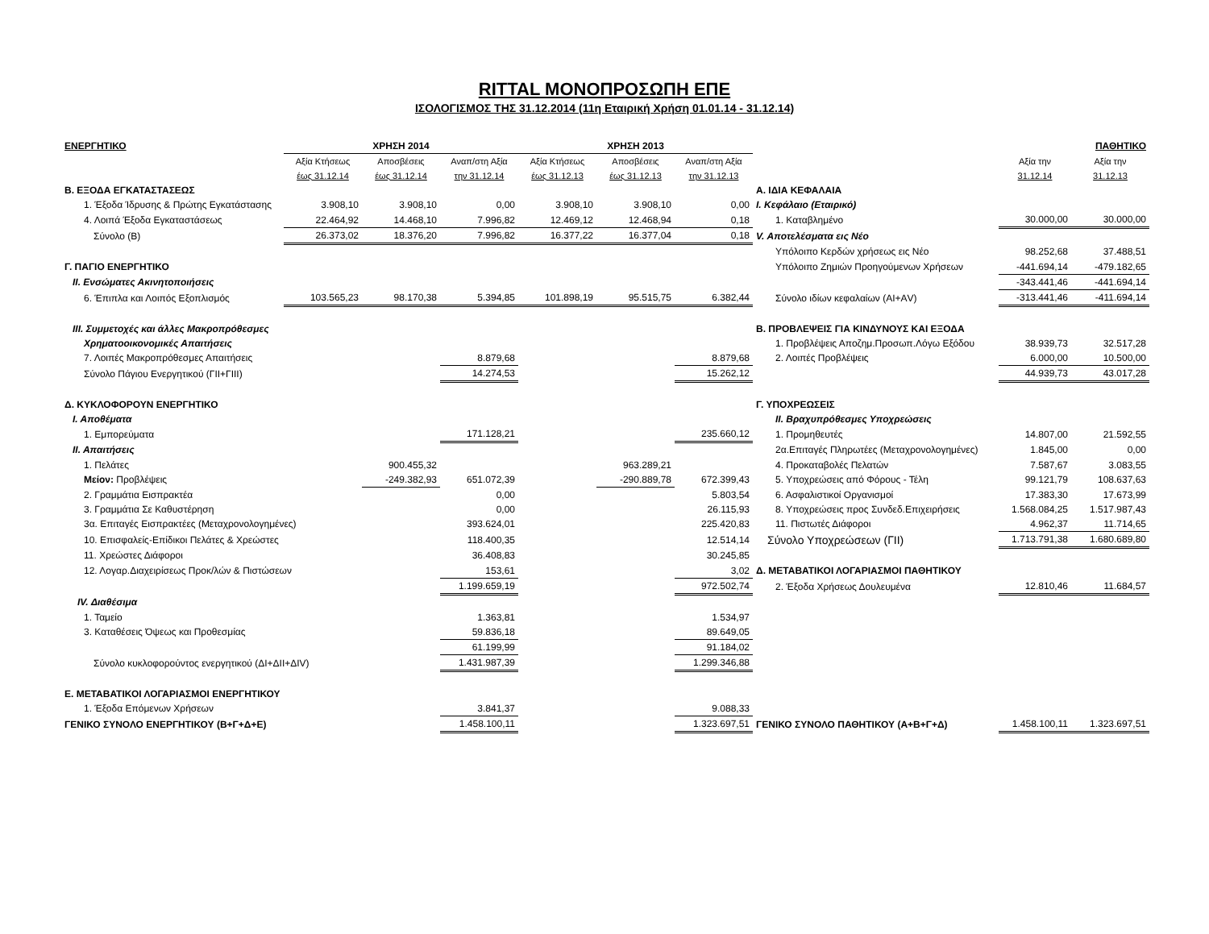RITTAL ΜΟΝΟΠΡΟΣΩΠΗ ΕΠΕ
ΙΣΟΛΟΓΙΣΜΟΣ ΤΗΣ 31.12.2014 (11η Εταιρική Χρήση 01.01.14 - 31.12.14)
| ΕΝΕΡΓΗΤΙΚΟ | ΧΡΗΣΗ 2014 | | | ΧΡΗΣΗ 2013 | | | | | ΠΑΘΗΤΙΚΟ |
| | Αξία Κτήσεως | Αποσβέσεις | Αναπ/στη Αξία | Αξία Κτήσεως | Αποσβέσεις | Αναπ/στη Αξία | | Αξία την | Αξία την |
| | έως 31.12.14 | έως 31.12.14 | την 31.12.14 | έως 31.12.13 | έως 31.12.13 | την 31.12.13 | | 31.12.14 | 31.12.13 |
| Β. ΕΞΟΔΑ ΕΓΚΑΤΑΣΤΑΣΕΩΣ | | | | | | | Α. ΙΔΙΑ ΚΕΦΑΛΑΙΑ | | |
| 1. Έξοδα Ίδρυσης & Πρώτης Εγκατάστασης | 3.908,10 | 3.908,10 | 0,00 | 3.908,10 | 3.908,10 | 0,00 | Ι. Κεφάλαιο (Εταιρικό) | | |
| 4. Λοιπά Έξοδα Εγκαταστάσεως | 22.464,92 | 14.468,10 | 7.996,82 | 12.469,12 | 12.468,94 | 0,18 | 1. Καταβλημένο | 30.000,00 | 30.000,00 |
| Σύνολο (Β) | 26.373,02 | 18.376,20 | 7.996,82 | 16.377,22 | 16.377,04 | 0,18 | V. Αποτελέσματα εις Νέο | | |
| | | | | | | | Υπόλοιπο Κερδών χρήσεως εις Νέο | 98.252,68 | 37.488,51 |
| Γ. ΠΑΓΙΟ ΕΝΕΡΓΗΤΙΚΟ | | | | | | | Υπόλοιπο Ζημιών Προηγούμενων Χρήσεων | -441.694,14 | -479.182,65 |
| ΙΙ. Ενσώματες Ακινητοποιήσεις | | | | | | | | -343.441,46 | -441.694,14 |
| 6. Έπιπλα και Λοιπός Εξοπλισμός | 103.565,23 | 98.170,38 | 5.394,85 | 101.898,19 | 95.515,75 | 6.382,44 | Σύνολο ιδίων κεφαλαίων (ΑΙ+ΑV) | -313.441,46 | -411.694,14 |
| ΙΙΙ. Συμμετοχές και άλλες Μακροπρόθεσμες | | | | | | | Β. ΠΡΟΒΛΕΨΕΙΣ ΓΙΑ ΚΙΝΔΥΝΟΥΣ ΚΑΙ ΕΞΟΔΑ | | |
| Χρηματοοικονομικές Απαιτήσεις | | | | | | | 1. Προβλέψεις Αποζημ.Προσωπ.Λόγω Εξόδου | 38.939,73 | 32.517,28 |
| 7. Λοιπές Μακροπρόθεσμες Απαιτήσεις | | | 8.879,68 | | | 8.879,68 | 2. Λοιπές Προβλέψεις | 6.000,00 | 10.500,00 |
| Σύνολο Πάγιου Ενεργητικού (ΓΙΙ+ΓΙΙΙ) | | | 14.274,53 | | | 15.262,12 | | 44.939,73 | 43.017,28 |
| Δ. ΚΥΚΛΟΦΟΡΟΥΝ ΕΝΕΡΓΗΤΙΚΟ | | | | | | | Γ. ΥΠΟΧΡΕΩΣΕΙΣ | | |
| Ι. Αποθέματα | | | | | | | ΙΙ. Βραχυπρόθεσμες Υποχρεώσεις | | |
| 1. Εμπορεύματα | | | 171.128,21 | | | 235.660,12 | 1. Προμηθευτές | 14.807,00 | 21.592,55 |
| ΙΙ. Απαιτήσεις | | | | | | | 2α.Επιταγές Πληρωτέες (Μεταχρονολογημένες) | 1.845,00 | 0,00 |
| 1. Πελάτες | | 900.455,32 | | | 963.289,21 | | 4. Προκαταβολές Πελατών | 7.587,67 | 3.083,55 |
| Μείον: Προβλέψεις | | -249.382,93 | 651.072,39 | | -290.889,78 | 672.399,43 | 5. Υποχρεώσεις από Φόρους - Τέλη | 99.121,79 | 108.637,63 |
| 2. Γραμμάτια Εισπρακτέα | | | 0,00 | | | 5.803,54 | 6. Ασφαλιστικοί Οργανισμοί | 17.383,30 | 17.673,99 |
| 3. Γραμμάτια Σε Καθυστέρηση | | | 0,00 | | | 26.115,93 | 8. Υποχρεώσεις προς Συνδεδ.Επιχειρήσεις | 1.568.084,25 | 1.517.987,43 |
| 3α. Επιταγές Εισπρακτέες (Μεταχρονολογημένες) | | | 393.624,01 | | | 225.420,83 | 11. Πιστωτές Διάφοροι | 4.962,37 | 11.714,65 |
| 10. Επισφαλείς-Επίδικοι Πελάτες & Χρεώστες | | | 118.400,35 | | | 12.514,14 | Σύνολο Υποχρεώσεων (ΓΙΙ) | 1.713.791,38 | 1.680.689,80 |
| 11. Χρεώστες Διάφοροι | | | 36.408,83 | | | 30.245,85 | | | |
| 12. Λογαρ.Διαχειρίσεως Προκ/λών & Πιστώσεων | | | 153,61 | | | 3,02 | Δ. ΜΕΤΑΒΑΤΙΚΟΙ ΛΟΓΑΡΙΑΣΜΟΙ ΠΑΘΗΤΙΚΟΥ | | |
| | | | 1.199.659,19 | | | 972.502,74 | 2. Έξοδα Χρήσεως Δουλευμένα | 12.810,46 | 11.684,57 |
| IV. Διαθέσιμα | | | | | | | | | |
| 1. Ταμείο | | | 1.363,81 | | | 1.534,97 | | | |
| 3. Καταθέσεις Όψεως και Προθεσμίας | | | 59.836,18 | | | 89.649,05 | | | |
| | | | 61.199,99 | | | 91.184,02 | | | |
| Σύνολο κυκλοφορούντος ενεργητικού (ΔΙ+ΔΙΙ+ΔΙV) | | | 1.431.987,39 | | | 1.299.346,88 | | | |
| Ε. ΜΕΤΑΒΑΤΙΚΟΙ ΛΟΓΑΡΙΑΣΜΟΙ ΕΝΕΡΓΗΤΙΚΟΥ | | | | | | | | | |
| 1. Έξοδα Επόμενων Χρήσεων | | | 3.841,37 | | | 9.088,33 | | | |
| ΓΕΝΙΚΟ ΣΥΝΟΛΟ ΕΝΕΡΓΗΤΙΚΟΥ (Β+Γ+Δ+Ε) | | | 1.458.100,11 | | | 1.323.697,51 | ΓΕΝΙΚΟ ΣΥΝΟΛΟ ΠΑΘΗΤΙΚΟΥ (Α+Β+Γ+Δ) | 1.458.100,11 | 1.323.697,51 |